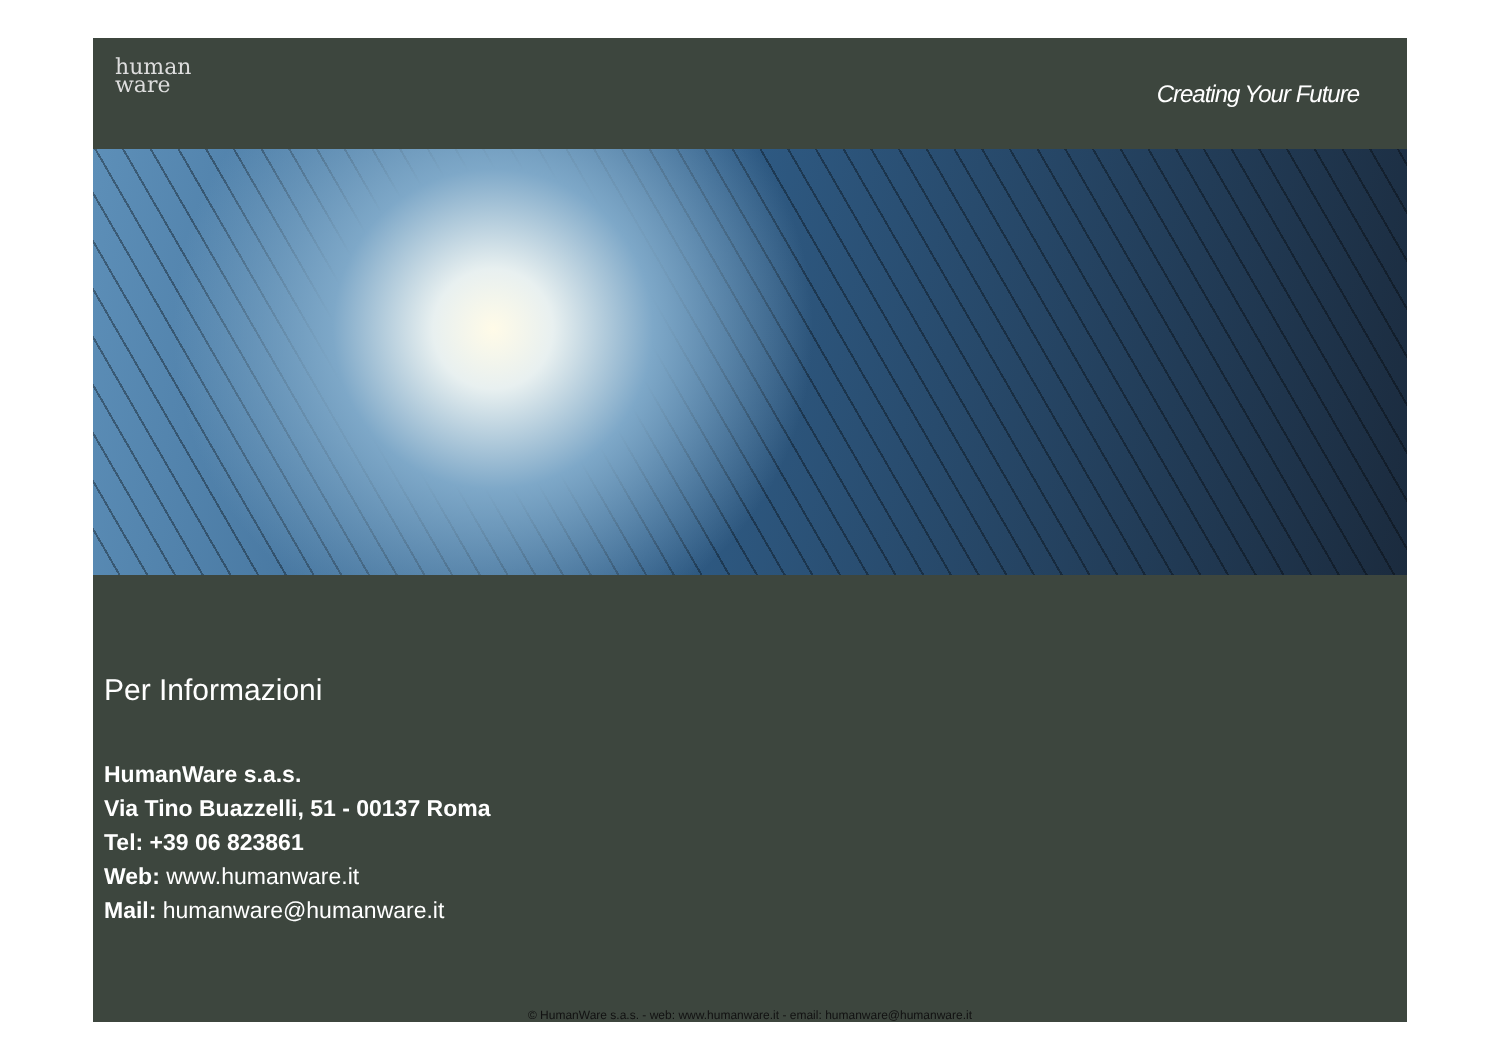human
ware
Creating Your Future
Per Informazioni
HumanWare s.a.s.
Via Tino Buazzelli, 51 - 00137 Roma
Tel: +39 06 823861
Web: www.humanware.it
Mail: humanware@humanware.it
© HumanWare s.a.s. - web: www.humanware.it - email: humanware@humanware.it